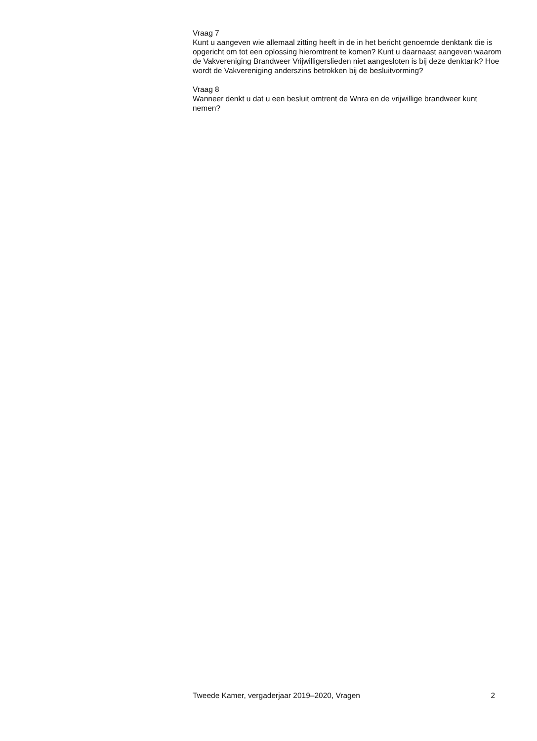Vraag 7
Kunt u aangeven wie allemaal zitting heeft in de in het bericht genoemde denktank die is opgericht om tot een oplossing hieromtrent te komen? Kunt u daarnaast aangeven waarom de Vakvereniging Brandweer Vrijwilligerslieden niet aangesloten is bij deze denktank? Hoe wordt de Vakvereniging anderszins betrokken bij de besluitvorming?
Vraag 8
Wanneer denkt u dat u een besluit omtrent de Wnra en de vrijwillige brandweer kunt nemen?
Tweede Kamer, vergaderjaar 2019–2020, Vragen 2